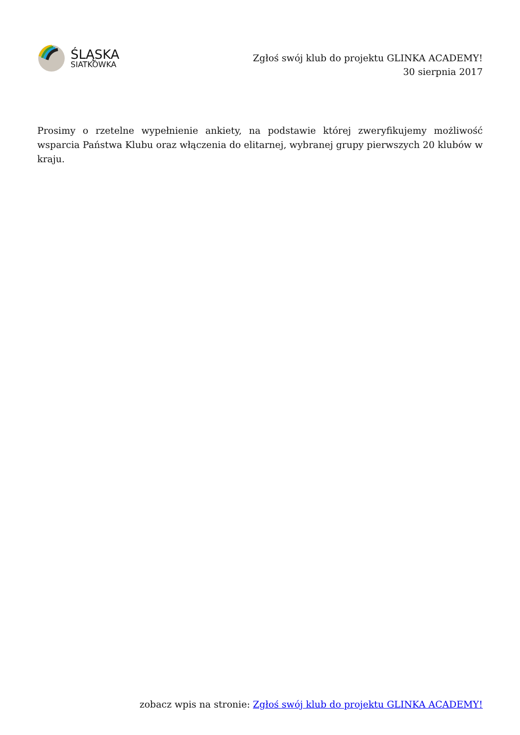ŚLĄSKA
SIATKÓWKA
Zgłoś swój klub do projektu GLINKA ACADEMY!
30 sierpnia 2017
Prosimy o rzetelne wypełnienie ankiety, na podstawie której zweryfikujemy możliwość wsparcia Państwa Klubu oraz włączenia do elitarnej, wybranej grupy pierwszych 20 klubów w kraju.
zobacz wpis na stronie: Zgłoś swój klub do projektu GLINKA ACADEMY!